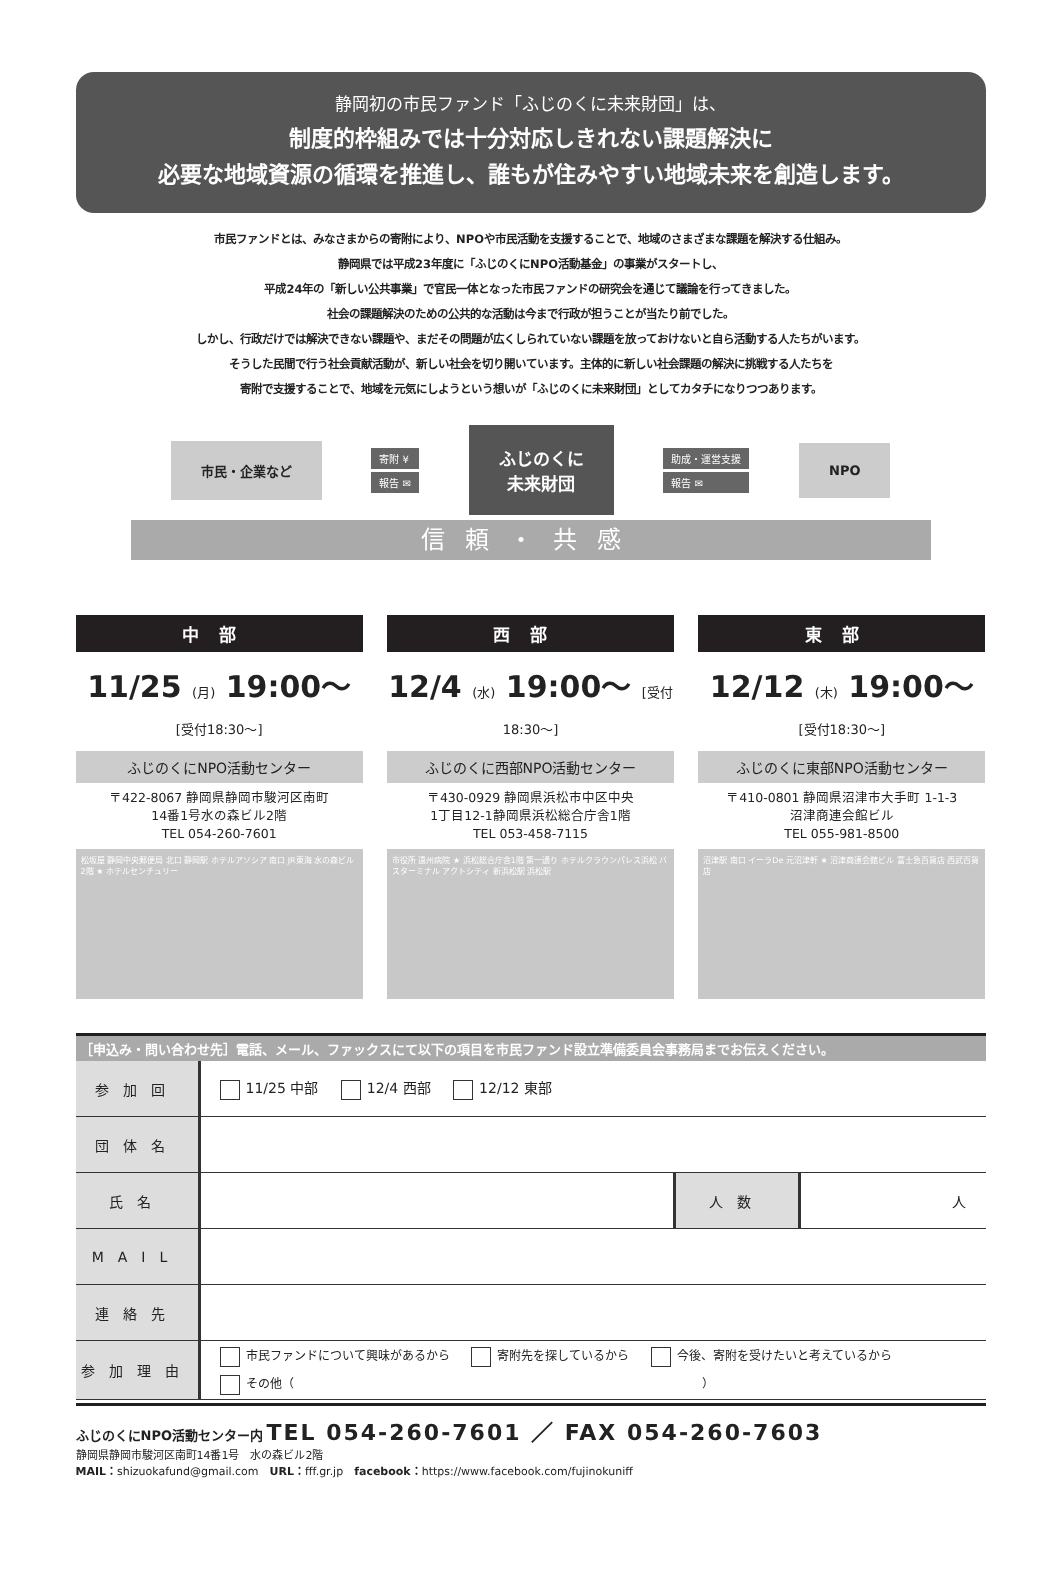静岡初の市民ファンド「ふじのくに未来財団」は、
制度的枠組みでは十分対応しきれない課題解決に
必要な地域資源の循環を推進し、誰もが住みやすい地域未来を創造します。
市民ファンドとは、みなさまからの寄附により、NPOや市民活動を支援することで、地域のさまざまな課題を解決する仕組み。
静岡県では平成23年度に「ふじのくにNPO活動基金」の事業がスタートし、
平成24年の「新しい公共事業」で官民一体となった市民ファンドの研究会を通じて議論を行ってきました。
社会の課題解決のための公共的な活動は今まで行政が担うことが当たり前でした。
しかし、行政だけでは解決できない課題や、まだその問題が広くしられていない課題を放っておけないと自ら活動する人たちがいます。
そうした民間で行う社会貢献活動が、新しい社会を切り開いています。主体的に新しい社会課題の解決に挑戦する人たちを
寄附で支援することで、地域を元気にしようという想いが「ふじのくに未来財団」としてカタチになりつつあります。
市民・企業など
寄附 ¥
報告 ✉
ふじのくに
未来財団
助成・運営支援
報告 ✉
NPO
信頼・共感
中部
11/25 (月) 19:00～ [受付18:30～]
ふじのくにNPO活動センター
〒422-8067 静岡県静岡市駿河区南町
14番1号水の森ビル2階
TEL 054-260-7601
松坂屋 静岡中央郵便局 北口 静岡駅 ホテルアソシア 南口 JR東海 水の森ビル2階 ★ ホテルセンチュリー
西部
12/4 (水) 19:00～ [受付18:30～]
ふじのくに西部NPO活動センター
〒430-0929 静岡県浜松市中区中央
1丁目12-1静岡県浜松総合庁舎1階
TEL 053-458-7115
市役所 遠州病院 ★ 浜松総合庁舎1階 第一通り ホテルクラウンパレス浜松 バスターミナル アクトシティ 新浜松駅 浜松駅
東部
12/12 (木) 19:00～ [受付18:30～]
ふじのくに東部NPO活動センター
〒410-0801 静岡県沼津市大手町 1-1-3
沼津商連会館ビル
TEL 055-981-8500
沼津駅 南口 イーラDe 元沼津軒 ★ 沼津商連会館ビル 富士急百貨店 西武百貨店
［申込み・問い合わせ先］電話、メール、ファックスにて以下の項目を市民ファンド設立準備委員会事務局までお伝えください。
| 参加回 | 11/25 中部 12/4 西部 12/12 東部 | | |
| 団体名 | | | |
| 氏名 | | 人数 | 人 |
| MAIL | | | |
| 連絡先 | | | |
| 参加理由 | 市民ファンドについて興味があるから 寄附先を探しているから 今後、寄附を受けたいと考えているから その他（ ） | | |
ふじのくにNPO活動センター内 TEL 054-260-7601 ／ FAX 054-260-7603
静岡県静岡市駿河区南町14番1号　水の森ビル2階
MAIL：shizuokafund@gmail.com　URL：fff.gr.jp　facebook：https://www.facebook.com/fujinokuniff